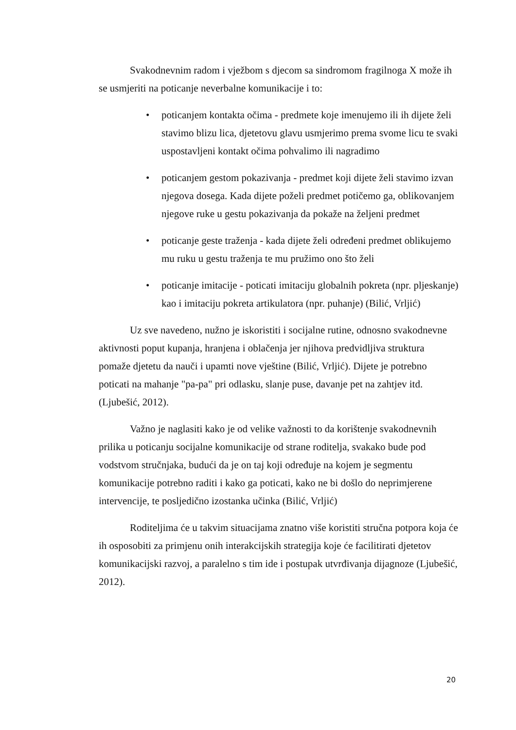Svakodnevnim radom i vježbom s djecom sa sindromom fragilnoga X može ih se usmjeriti na poticanje neverbalne komunikacije i to:
• poticanjem kontakta očima - predmete koje imenujemo ili ih dijete želi stavimo blizu lica, djetetovu glavu usmjerimo prema svome licu te svaki uspostavljeni kontakt očima pohvalimo ili nagradimo
• poticanjem gestom pokazivanja - predmet koji dijete želi stavimo izvan njegova dosega. Kada dijete poželi predmet potičemo ga, oblikovanjem njegove ruke u gestu pokazivanja da pokaže na željeni predmet
• poticanje geste traženja - kada dijete želi određeni predmet oblikujemo mu ruku u gestu traženja te mu pružimo ono što želi
• poticanje imitacije - poticati imitaciju globalnih pokreta (npr. pljeskanje) kao i imitaciju pokreta artikulatora (npr. puhanje) (Bilić, Vrljić)
Uz sve navedeno, nužno je iskoristiti i socijalne rutine, odnosno svakodnevne aktivnosti poput kupanja, hranjena i oblačenja jer njihova predvidljiva struktura pomaže djetetu da nauči i upamti nove vještine (Bilić, Vrljić). Dijete je potrebno poticati na mahanje "pa-pa" pri odlasku, slanje puse, davanje pet na zahtjev itd. (Ljubešić, 2012).
Važno je naglasiti kako je od velike važnosti to da korištenje svakodnevnih prilika u poticanju socijalne komunikacije od strane roditelja, svakako bude pod vodstvom stručnjaka, budući da je on taj koji određuje na kojem je segmentu komunikacije potrebno raditi i kako ga poticati, kako ne bi došlo do neprimjerene intervencije, te posljedično izostanka učinka (Bilić, Vrljić)
Roditeljima će u takvim situacijama znatno više koristiti stručna potpora koja će ih osposobiti za primjenu onih interakcijskih strategija koje će facilitirati djetetov komunikacijski razvoj, a paralelno s tim ide i postupak utvrđivanja dijagnoze (Ljubešić, 2012).
20